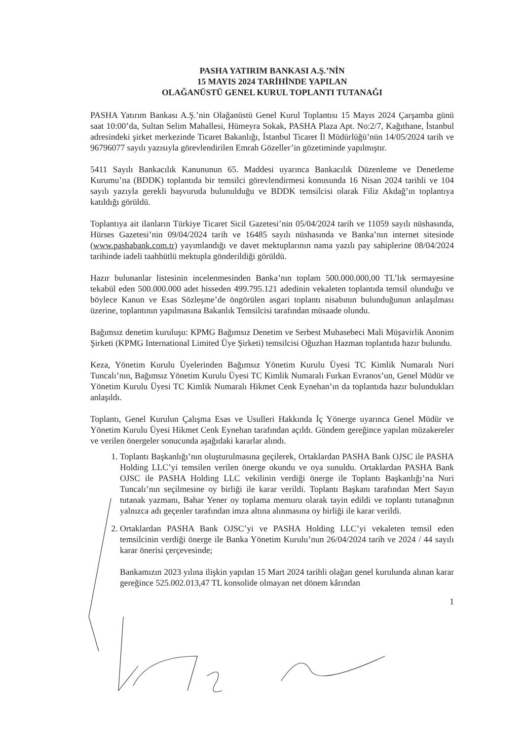PASHA YATIRIM BANKASI A.Ş.’NİN
15 MAYIS 2024 TARİHİNDE YAPILAN
OLAĞANÜSTÜ GENEL KURUL TOPLANTI TUTANAĞI
PASHA Yatırım Bankası A.Ş.’nin Olağanüstü Genel Kurul Toplantısı 15 Mayıs 2024 Çarşamba günü saat 10:00’da, Sultan Selim Mahallesi, Hümeyra Sokak, PASHA Plaza Apt. No:2/7, Kağıthane, İstanbul adresindeki şirket merkezinde Ticaret Bakanlığı, İstanbul Ticaret İl Müdürlüğü’nün 14/05/2024 tarih ve 96796077 sayılı yazısıyla görevlendirilen Emrah Gözeller’in gözetiminde yapılmıştır.
5411 Sayılı Bankacılık Kanununun 65. Maddesi uyarınca Bankacılık Düzenleme ve Denetleme Kurumu’na (BDDK) toplantıda bir temsilci görevlendirmesi konusunda 16 Nisan 2024 tarihli ve 104 sayılı yazıyla gerekli başvuruda bulunulduğu ve BDDK temsilcisi olarak Filiz Akdağ’ın toplantıya katıldığı görüldü.
Toplantıya ait ilanların Türkiye Ticaret Sicil Gazetesi’nin 05/04/2024 tarih ve 11059 sayılı nüshasında, Hürses Gazetesi’nin 09/04/2024 tarih ve 16485 sayılı nüshasında ve Banka’nın internet sitesinde (www.pashabank.com.tr) yayımlandığı ve davet mektuplarının nama yazılı pay sahiplerine 08/04/2024 tarihinde iadeli taahhütlü mektupla gönderildiği görüldü.
Hazır bulunanlar listesinin incelenmesinden Banka’nın toplam 500.000.000,00 TL’lık sermayesine tekabül eden 500.000.000 adet hisseden 499.795.121 adedinin vekaleten toplantıda temsil olunduğu ve böylece Kanun ve Esas Sözleşme’de öngörülen asgari toplantı nisabının bulunduğunun anlaşılması üzerine, toplantının yapılmasına Bakanlık Temsilcisi tarafından müsaade olundu.
Bağımsız denetim kuruluşu: KPMG Bağımsız Denetim ve Serbest Muhasebeci Mali Müşavirlik Anonim Şirketi (KPMG International Limited Üye Şirketi) temsilcisi Oğuzhan Hazman toplantıda hazır bulundu.
Keza, Yönetim Kurulu Üyelerinden Bağımsız Yönetim Kurulu Üyesi TC Kimlik Numaralı Nuri Tuncalı’nın, Bağımsız Yönetim Kurulu Üyesi TC Kimlik Numaralı Furkan Evranos’un, Genel Müdür ve Yönetim Kurulu Üyesi TC Kimlik Numaralı Hikmet Cenk Eynehan’ın da toplantıda hazır bulundukları anlaşıldı.
Toplantı, Genel Kurulun Çalışma Esas ve Usulleri Hakkında İç Yönerge uyarınca Genel Müdür ve Yönetim Kurulu Üyesi Hikmet Cenk Eynehan tarafından açıldı. Gündem gereğince yapılan müzakereler ve verilen önergeler sonucunda aşağıdaki kararlar alındı.
1. Toplantı Başkanlığı’nın oluşturulmasına geçilerek, Ortaklardan PASHA Bank OJSC ile PASHA Holding LLC’yi temsilen verilen önerge okundu ve oya sunuldu. Ortaklardan PASHA Bank OJSC ile PASHA Holding LLC vekilinin verdiği önerge ile Toplantı Başkanlığı’na Nuri Tuncalı’nın seçilmesine oy birliği ile karar verildi. Toplantı Başkanı tarafından Mert Sayın tutanak yazmanı, Bahar Yener oy toplama memuru olarak tayin edildi ve toplantı tutanağının yalnızca adı geçenler tarafından imza altına alınmasına oy birliği ile karar verildi.
2. Ortaklardan PASHA Bank OJSC’yi ve PASHA Holding LLC’yi vekaleten temsil eden temsilcinin verdiği önerge ile Banka Yönetim Kurulu’nun 26/04/2024 tarih ve 2024 / 44 sayılı karar önerisi çerçevesinde;
Bankamızın 2023 yılına ilişkin yapılan 15 Mart 2024 tarihli olağan genel kurulunda alınan karar gereğince 525.002.013,47 TL konsolide olmayan net dönem kârından
1